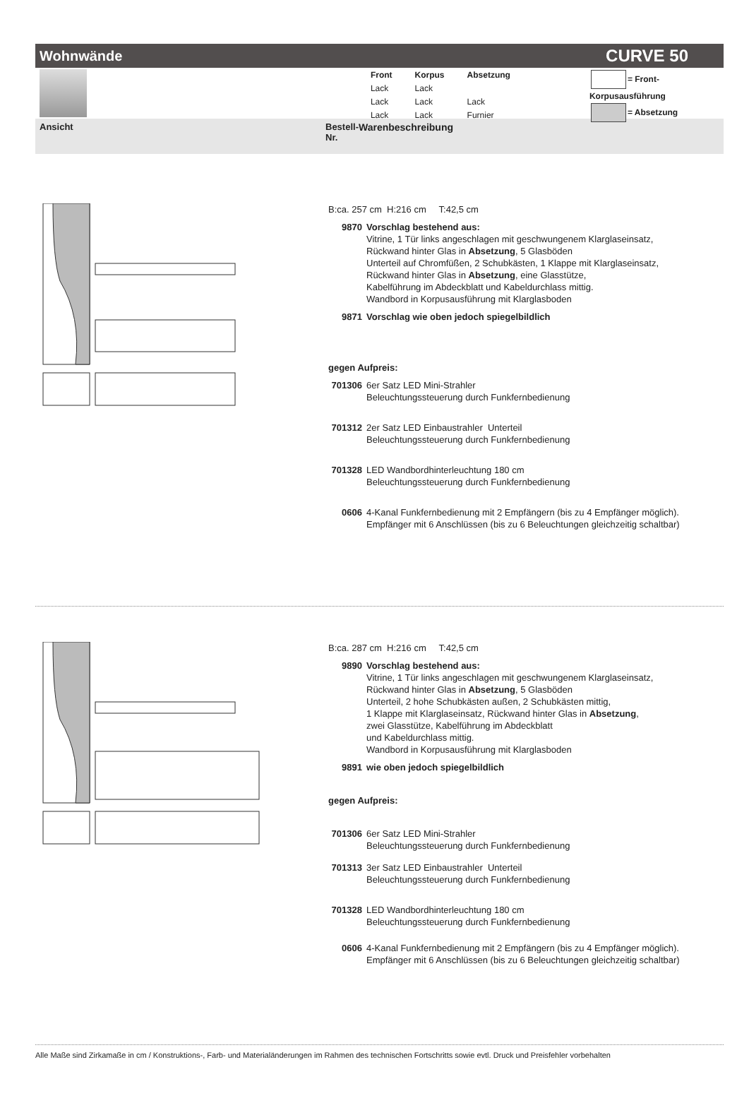Wohnwände CURVE 50
| Front | Korpus | Absetzung |
| Lack | Lack | |
| Lack | Lack | Lack |
| Lack | Lack | Furnier |
= Front- Korpusausführung
= Absetzung
Ansicht Bestell-
Nr. Warenbeschreibung
B:ca. 257 cm H:216 cm T:42,5 cm
9870 Vorschlag bestehend aus:
Vitrine, 1 Tür links angeschlagen mit geschwungenem Klarglaseinsatz,
Rückwand hinter Glas in Absetzung, 5 Glasböden
Unterteil auf Chromfüßen, 2 Schubkästen, 1 Klappe mit Klarglaseinsatz,
Rückwand hinter Glas in Absetzung, eine Glasstütze,
Kabelführung im Abdeckblatt und Kabeldurchlass mittig.
Wandbord in Korpusausführung mit Klarglasboden
9871 Vorschlag wie oben jedoch spiegelbildlich
gegen Aufpreis:
701306 6er Satz LED Mini-Strahler
Beleuchtungssteuerung durch Funkfernbedienung
701312 2er Satz LED Einbaustrahler Unterteil
Beleuchtungssteuerung durch Funkfernbedienung
701328 LED Wandbordhinterleuchtung 180 cm
Beleuchtungssteuerung durch Funkfernbedienung
0606 4-Kanal Funkfernbedienung mit 2 Empfängern (bis zu 4 Empfänger möglich).
Empfänger mit 6 Anschlüssen (bis zu 6 Beleuchtungen gleichzeitig schaltbar)
B:ca. 287 cm H:216 cm T:42,5 cm
9890 Vorschlag bestehend aus:
Vitrine, 1 Tür links angeschlagen mit geschwungenem Klarglaseinsatz,
Rückwand hinter Glas in Absetzung, 5 Glasböden
Unterteil, 2 hohe Schubkästen außen, 2 Schubkästen mittig,
1 Klappe mit Klarglaseinsatz, Rückwand hinter Glas in Absetzung,
zwei Glasstütze, Kabelführung im Abdeckblatt
und Kabeldurchlass mittig.
Wandbord in Korpusausführung mit Klarglasboden
9891 wie oben jedoch spiegelbildlich
gegen Aufpreis:
701306 6er Satz LED Mini-Strahler
Beleuchtungssteuerung durch Funkfernbedienung
701313 3er Satz LED Einbaustrahler Unterteil
Beleuchtungssteuerung durch Funkfernbedienung
701328 LED Wandbordhinterleuchtung 180 cm
Beleuchtungssteuerung durch Funkfernbedienung
0606 4-Kanal Funkfernbedienung mit 2 Empfängern (bis zu 4 Empfänger möglich).
Empfänger mit 6 Anschlüssen (bis zu 6 Beleuchtungen gleichzeitig schaltbar)
Alle Maße sind Zirkamaße in cm / Konstruktions-, Farb- und Materialänderungen im Rahmen des technischen Fortschritts sowie evtl. Druck und Preisfehler vorbehalten